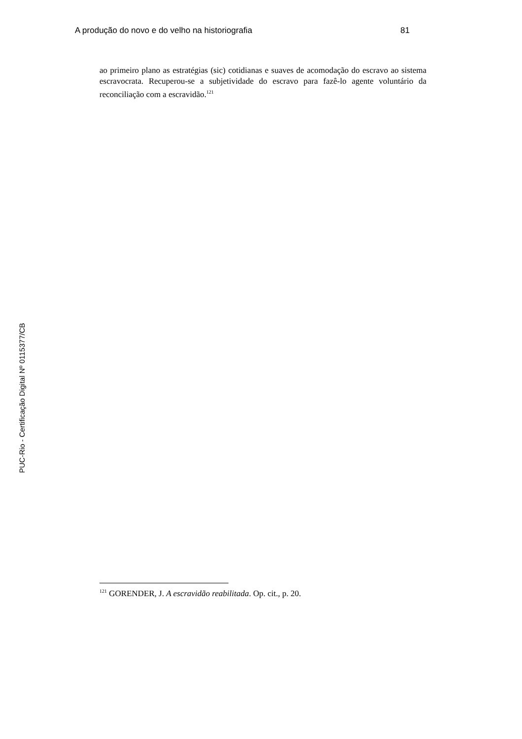A produção do novo e do velho na historiografia 81
ao primeiro plano as estratégias (sic) cotidianas e suaves de acomodação do escravo ao sistema escravocrata. Recuperou-se a subjetividade do escravo para fazê-lo agente voluntário da reconciliação com a escravidão.<sup>121</sup>
PUC-Rio - Certificação Digital Nº 0115377/CB
<sup>121</sup> GORENDER, J. A escravidão reabilitada. Op. cit., p. 20.